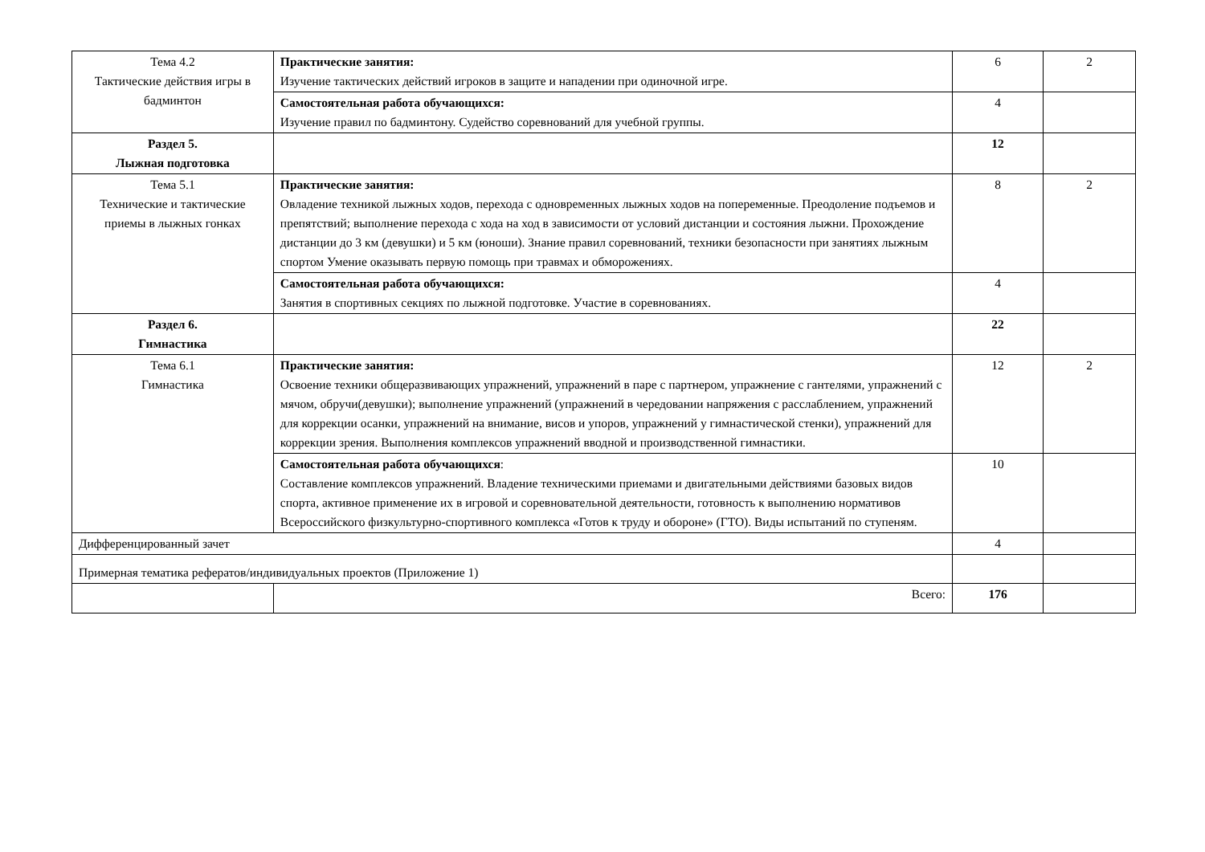| Тема 4.2 Тактические действия игры в бадминтон | Практические занятия: Изучение тактических действий игроков в защите и нападении при одиночной игре. | 6 | 2 |
| | Самостоятельная работа обучающихся: Изучение правил по бадминтону. Судейство соревнований для учебной группы. | 4 | |
| Раздел 5. Лыжная подготовка | | 12 | |
| Тема 5.1 Технические и тактические приемы в лыжных гонках | Практические занятия: Овладение техникой лыжных ходов, перехода с одновременных лыжных ходов на попеременные. Преодоление подъемов и препятствий; выполнение перехода с хода на ход в зависимости от условий дистанции и состояния лыжни. Прохождение дистанции до 3 км (девушки) и 5 км (юноши). Знание правил соревнований, техники безопасности при занятиях лыжным спортом Умение оказывать первую помощь при травмах и обморожениях. | 8 | 2 |
| | Самостоятельная работа обучающихся: Занятия в спортивных секциях по лыжной подготовке. Участие в соревнованиях. | 4 | |
| Раздел 6. Гимнастика | | 22 | |
| Тема 6.1 Гимнастика | Практические занятия: Освоение техники общеразвивающих упражнений, упражнений в паре с партнером, упражнение с гантелями, упражнений с мячом, обручи(девушки); выполнение упражнений (упражнений в чередовании напряжения с расслаблением, упражнений для коррекции осанки, упражнений на внимание, висов и упоров, упражнений у гимнастической стенки), упражнений для коррекции зрения. Выполнения комплексов упражнений вводной и производственной гимнастики. | 12 | 2 |
| | Самостоятельная работа обучающихся : Составление комплексов упражнений. Владение техническими приемами и двигательными действиями базовых видов спорта, активное применение их в игровой и соревновательной деятельности, готовность к выполнению нормативов Всероссийского физкультурно-спортивного комплекса «Готов к труду и обороне» (ГТО). Виды испытаний по ступеням. | 10 | |
| Дифференцированный зачет | | 4 | |
| Примерная тематика рефератов/индивидуальных проектов (Приложение 1) | | | |
| | Всего: | 176 | |